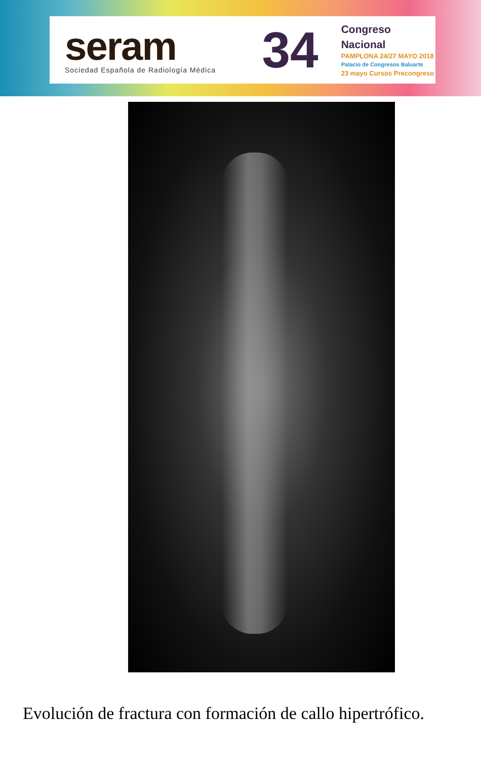seram
Sociedad Española de Radiología Médica
34
Congreso Nacional
PAMPLONA 24/27 MAYO 2018
Palacio de Congresos Baluarte
23 mayo Cursos Precongreso
Evolución de fractura con formación de callo hipertrófico.